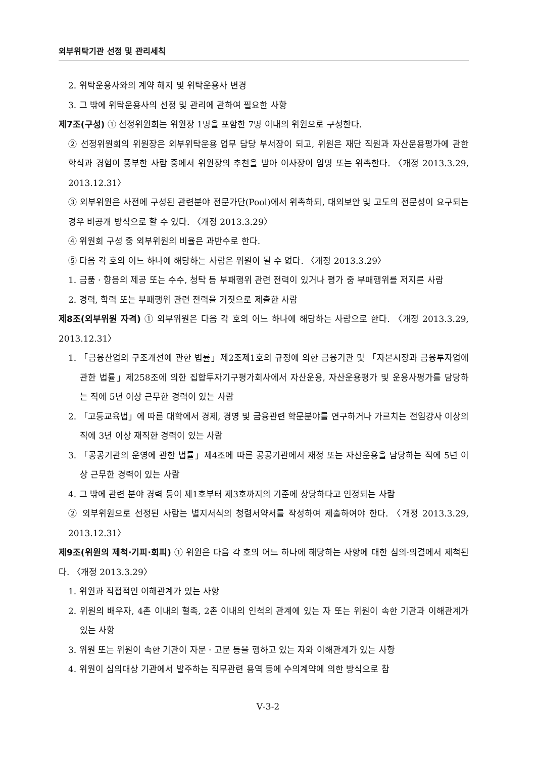외부위탁기관 선정 및 관리세칙
2. 위탁운용사와의 계약 해지 및 위탁운용사 변경
3. 그 밖에 위탁운용사의 선정 및 관리에 관하여 필요한 사항
제7조(구성) ① 선정위원회는 위원장 1명을 포함한 7명 이내의 위원으로 구성한다.
② 선정위원회의 위원장은 외부위탁운용 업무 담당 부서장이 되고, 위원은 재단 직원과 자산운용평가에 관한 학식과 경험이 풍부한 사람 중에서 위원장의 추천을 받아 이사장이 임명 또는 위촉한다. 〈개정 2013.3.29, 2013.12.31〉
③ 외부위원은 사전에 구성된 관련분야 전문가단(Pool)에서 위촉하되, 대외보안 및 고도의 전문성이 요구되는 경우 비공개 방식으로 할 수 있다. 〈개정 2013.3.29〉
④ 위원회 구성 중 외부위원의 비율은 과반수로 한다.
⑤ 다음 각 호의 어느 하나에 해당하는 사람은 위원이 될 수 없다. 〈개정 2013.3.29〉
1. 금품 · 향응의 제공 또는 수수, 청탁 등 부패행위 관련 전력이 있거나 평가 중 부패행위를 저지른 사람
2. 경력, 학력 또는 부패행위 관련 전력을 거짓으로 제출한 사람
제8조(외부위원 자격) ① 외부위원은 다음 각 호의 어느 하나에 해당하는 사람으로 한다. 〈개정 2013.3.29, 2013.12.31〉
1. 「금융산업의 구조개선에 관한 법률」제2조제1호의 규정에 의한 금융기관 및 「자본시장과 금융투자업에 관한 법률」제258조에 의한 집합투자기구평가회사에서 자산운용, 자산운용평가 및 운용사평가를 담당하는 직에 5년 이상 근무한 경력이 있는 사람
2. 「고등교육법」에 따른 대학에서 경제, 경영 및 금융관련 학문분야를 연구하거나 가르치는 전임강사 이상의 직에 3년 이상 재직한 경력이 있는 사람
3. 「공공기관의 운영에 관한 법률」제4조에 따른 공공기관에서 재정 또는 자산운용을 담당하는 직에 5년 이상 근무한 경력이 있는 사람
4. 그 밖에 관련 분야 경력 등이 제1호부터 제3호까지의 기준에 상당하다고 인정되는 사람
② 외부위원으로 선정된 사람는 별지서식의 청렴서약서를 작성하여 제출하여야 한다. 〈개정 2013.3.29, 2013.12.31〉
제9조(위원의 제척·기피·회피) ① 위원은 다음 각 호의 어느 하나에 해당하는 사항에 대한 심의·의결에서 제척된다. 〈개정 2013.3.29〉
1. 위원과 직접적인 이해관계가 있는 사항
2. 위원의 배우자, 4촌 이내의 혈족, 2촌 이내의 인척의 관계에 있는 자 또는 위원이 속한 기관과 이해관계가 있는 사항
3. 위원 또는 위원이 속한 기관이 자문 · 고문 등을 행하고 있는 자와 이해관계가 있는 사항
4. 위원이 심의대상 기관에서 발주하는 직무관련 용역 등에 수의계약에 의한 방식으로 참
Ⅴ-3-2